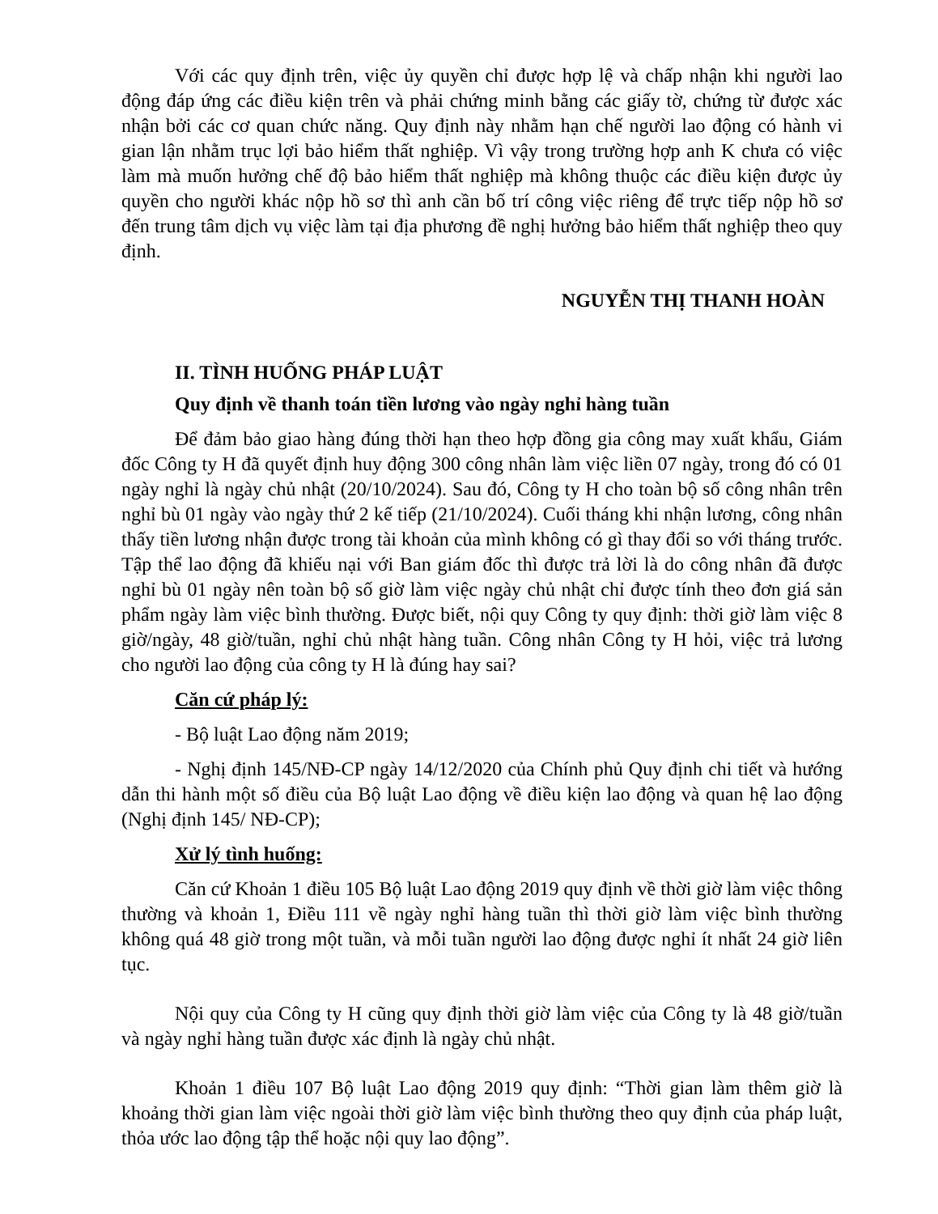Với các quy định trên, việc ủy quyền chỉ được hợp lệ và chấp nhận khi người lao động đáp ứng các điều kiện trên và phải chứng minh bằng các giấy tờ, chứng từ được xác nhận bởi các cơ quan chức năng. Quy định này nhằm hạn chế người lao động có hành vi gian lận nhằm trục lợi bảo hiểm thất nghiệp. Vì vậy trong trường hợp anh K chưa có việc làm mà muốn hưởng chế độ bảo hiểm thất nghiệp mà không thuộc các điều kiện được ủy quyền cho người khác nộp hồ sơ thì anh cần bố trí công việc riêng để trực tiếp nộp hồ sơ đến trung tâm dịch vụ việc làm tại địa phương đề nghị hưởng bảo hiểm thất nghiệp theo quy định.
NGUYỄN THỊ THANH HOÀN
II. TÌNH HUỐNG PHÁP LUẬT
Quy định về thanh toán tiền lương vào ngày nghỉ hàng tuần
Để đảm bảo giao hàng đúng thời hạn theo hợp đồng gia công may xuất khẩu, Giám đốc Công ty H đã quyết định huy động 300 công nhân làm việc liền 07 ngày, trong đó có 01 ngày nghỉ là ngày chủ nhật (20/10/2024). Sau đó, Công ty H cho toàn bộ số công nhân trên nghỉ bù 01 ngày vào ngày thứ 2 kế tiếp (21/10/2024). Cuối tháng khi nhận lương, công nhân thấy tiền lương nhận được trong tài khoản của mình không có gì thay đổi so với tháng trước. Tập thể lao động đã khiếu nại với Ban giám đốc thì được trả lời là do công nhân đã được nghỉ bù 01 ngày nên toàn bộ số giờ làm việc ngày chủ nhật chỉ được tính theo đơn giá sản phẩm ngày làm việc bình thường. Được biết, nội quy Công ty quy định: thời giờ làm việc 8 giờ/ngày, 48 giờ/tuần, nghỉ chủ nhật hàng tuần. Công nhân Công ty H hỏi, việc trả lương cho người lao động của công ty H là đúng hay sai?
Căn cứ pháp lý:
- Bộ luật Lao động năm 2019;
- Nghị định 145/NĐ-CP ngày 14/12/2020 của Chính phủ Quy định chi tiết và hướng dẫn thi hành một số điều của Bộ luật Lao động về điều kiện lao động và quan hệ lao động (Nghị định 145/ NĐ-CP);
Xử lý tình huống:
Căn cứ Khoản 1 điều 105 Bộ luật Lao động 2019 quy định về thời giờ làm việc thông thường và khoản 1, Điều 111 về ngày nghỉ hàng tuần thì thời giờ làm việc bình thường không quá 48 giờ trong một tuần, và mỗi tuần người lao động được nghỉ ít nhất 24 giờ liên tục.
Nội quy của Công ty H cũng quy định thời giờ làm việc của Công ty là 48 giờ/tuần và ngày nghỉ hàng tuần được xác định là ngày chủ nhật.
Khoản 1 điều 107 Bộ luật Lao động 2019 quy định: “Thời gian làm thêm giờ là khoảng thời gian làm việc ngoài thời giờ làm việc bình thường theo quy định của pháp luật, thỏa ước lao động tập thể hoặc nội quy lao động”.